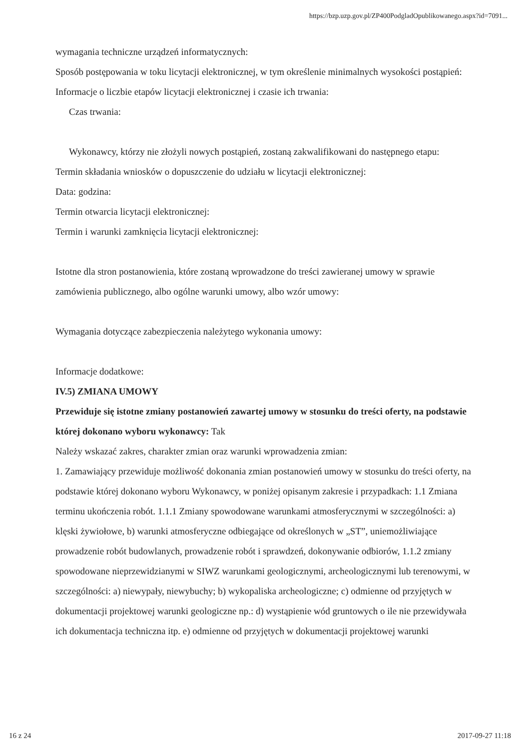https://bzp.uzp.gov.pl/ZP400PodgladOpublikowanego.aspx?id=7091...
wymagania techniczne urządzeń informatycznych:
Sposób postępowania w toku licytacji elektronicznej, w tym określenie minimalnych wysokości postąpień:
Informacje o liczbie etapów licytacji elektronicznej i czasie ich trwania:
Czas trwania:
Wykonawcy, którzy nie złożyli nowych postąpień, zostaną zakwalifikowani do następnego etapu:
Termin składania wniosków o dopuszczenie do udziału w licytacji elektronicznej:
Data: godzina:
Termin otwarcia licytacji elektronicznej:
Termin i warunki zamknięcia licytacji elektronicznej:
Istotne dla stron postanowienia, które zostaną wprowadzone do treści zawieranej umowy w sprawie zamówienia publicznego, albo ogólne warunki umowy, albo wzór umowy:
Wymagania dotyczące zabezpieczenia należytego wykonania umowy:
Informacje dodatkowe:
IV.5) ZMIANA UMOWY
Przewiduje się istotne zmiany postanowień zawartej umowy w stosunku do treści oferty, na podstawie której dokonano wyboru wykonawcy: Tak
Należy wskazać zakres, charakter zmian oraz warunki wprowadzenia zmian:
1. Zamawiający przewiduje możliwość dokonania zmian postanowień umowy w stosunku do treści oferty, na podstawie której dokonano wyboru Wykonawcy, w poniżej opisanym zakresie i przypadkach: 1.1 Zmiana terminu ukończenia robót. 1.1.1 Zmiany spowodowane warunkami atmosferycznymi w szczególności: a) klęski żywiołowe, b) warunki atmosferyczne odbiegające od określonych w „ST”, uniemożliwiające prowadzenie robót budowlanych, prowadzenie robót i sprawdzeń, dokonywanie odbiorów, 1.1.2 zmiany spowodowane nieprzewidzianymi w SIWZ warunkami geologicznymi, archeologicznymi lub terenowymi, w szczególności: a) niewypały, niewybuchy; b) wykopaliska archeologiczne; c) odmienne od przyjętych w dokumentacji projektowej warunki geologiczne np.: d) wystąpienie wód gruntowych o ile nie przewidywała ich dokumentacja techniczna itp. e) odmienne od przyjętych w dokumentacji projektowej warunki
16 z 24 2017-09-27 11:18